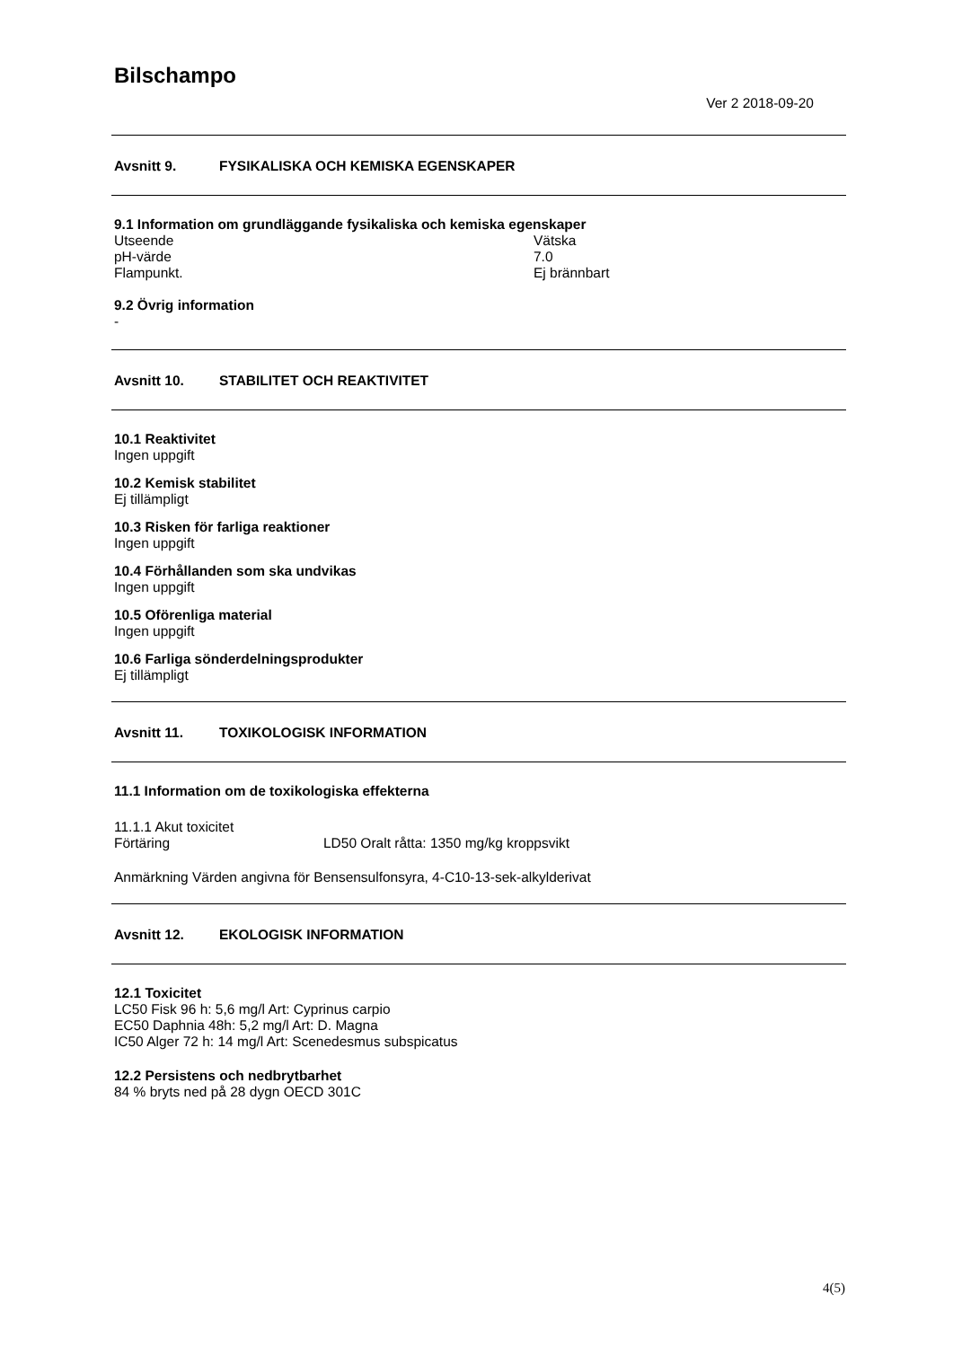Bilschampo
Ver 2 2018-09-20
Avsnitt 9. FYSIKALISKA OCH KEMISKA EGENSKAPER
9.1 Information om grundläggande fysikaliska och kemiska egenskaper
Utseende Vätska
pH-värde 7.0
Flampunkt. Ej brännbart
9.2 Övrig information
-
Avsnitt 10. STABILITET OCH REAKTIVITET
10.1 Reaktivitet
Ingen uppgift
10.2 Kemisk stabilitet
Ej tillämpligt
10.3 Risken för farliga reaktioner
Ingen uppgift
10.4 Förhållanden som ska undvikas
Ingen uppgift
10.5 Oförenliga material
Ingen uppgift
10.6 Farliga sönderdelningsprodukter
Ej tillämpligt
Avsnitt 11. TOXIKOLOGISK INFORMATION
11.1 Information om de toxikologiska effekterna
11.1.1 Akut toxicitet
Förtäring LD50 Oralt råtta: 1350 mg/kg kroppsvikt
Anmärkning Värden angivna för Bensensulfonsyra, 4-C10-13-sek-alkylderivat
Avsnitt 12. EKOLOGISK INFORMATION
12.1 Toxicitet
LC50 Fisk 96 h: 5,6 mg/l Art: Cyprinus carpio
EC50 Daphnia 48h: 5,2 mg/l Art: D. Magna
IC50 Alger 72 h: 14 mg/l Art: Scenedesmus subspicatus
12.2 Persistens och nedbrytbarhet
84 % bryts ned på 28 dygn OECD 301C
4(5)